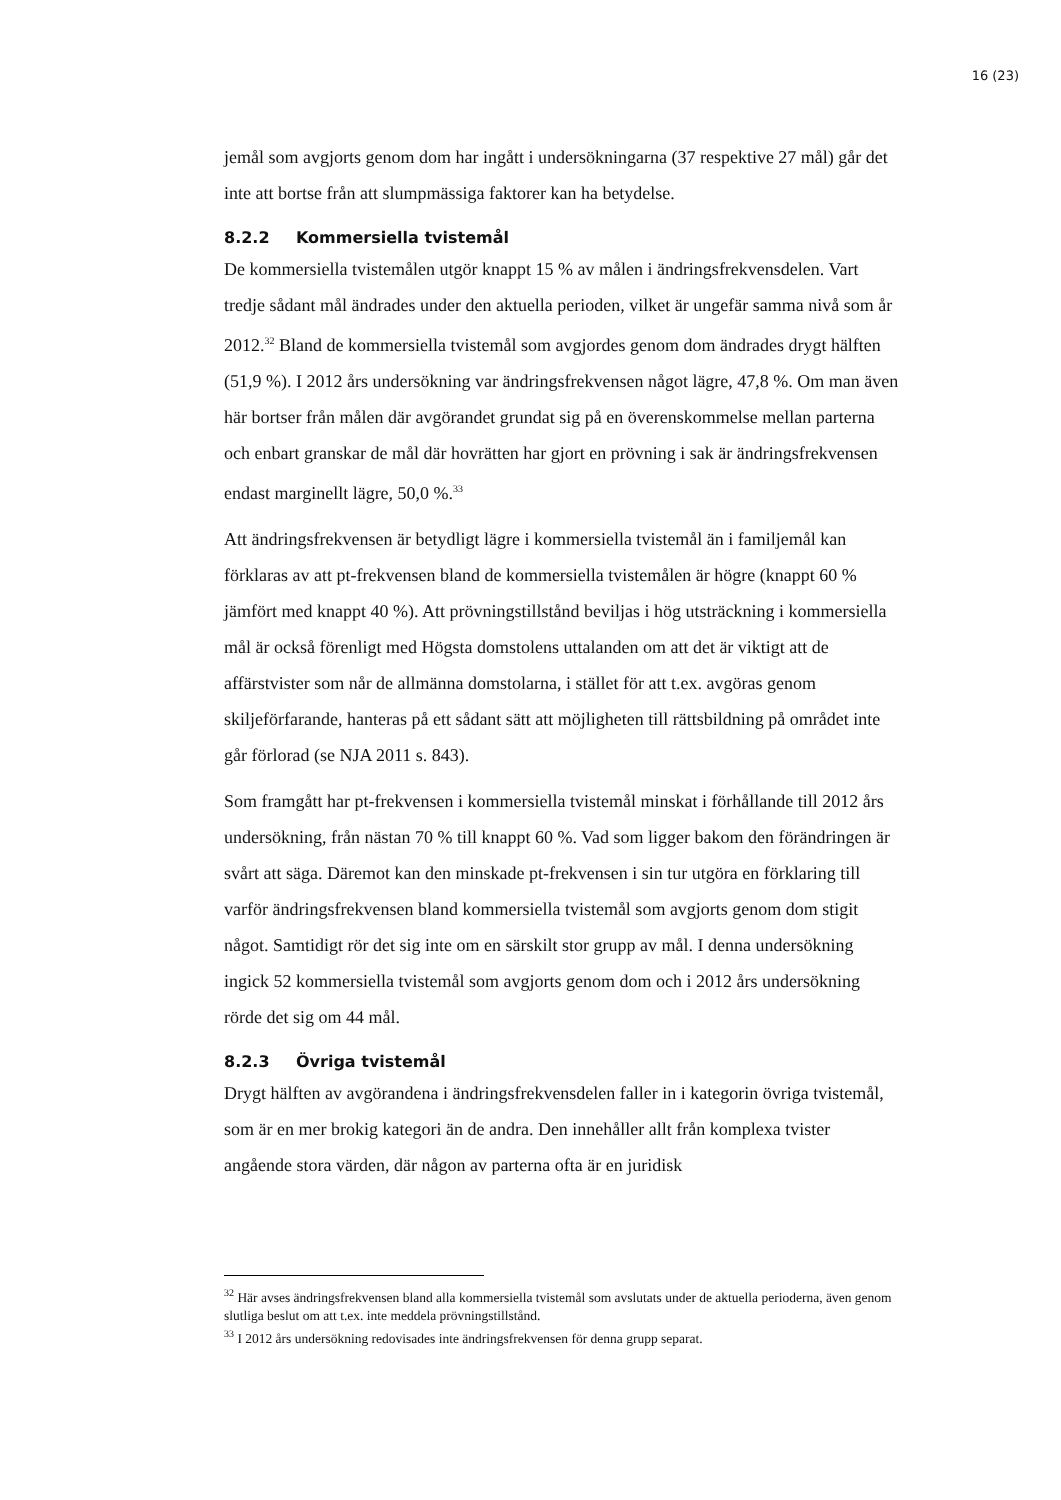16 (23)
jemål som avgjorts genom dom har ingått i undersökningarna (37 respektive 27 mål) går det inte att bortse från att slumpmässiga faktorer kan ha betydelse.
8.2.2 Kommersiella tvistemål
De kommersiella tvistemålen utgör knappt 15 % av målen i ändringsfrekvensdelen. Vart tredje sådant mål ändrades under den aktuella perioden, vilket är ungefär samma nivå som år 2012.<sup>32</sup> Bland de kommersiella tvistemål som avgjordes genom dom ändrades drygt hälften (51,9 %). I 2012 års undersökning var ändringsfrekvensen något lägre, 47,8 %. Om man även här bortser från målen där avgörandet grundat sig på en överenskommelse mellan parterna och enbart granskar de mål där hovrätten har gjort en prövning i sak är ändringsfrekvensen endast marginellt lägre, 50,0 %.<sup>33</sup>
Att ändringsfrekvensen är betydligt lägre i kommersiella tvistemål än i familjemål kan förklaras av att pt-frekvensen bland de kommersiella tvistemålen är högre (knappt 60 % jämfört med knappt 40 %). Att prövningstillstånd beviljas i hög utsträckning i kommersiella mål är också förenligt med Högsta domstolens uttalanden om att det är viktigt att de affärstvister som når de allmänna domstolarna, i stället för att t.ex. avgöras genom skiljeförfarande, hanteras på ett sådant sätt att möjligheten till rättsbildning på området inte går förlorad (se NJA 2011 s. 843).
Som framgått har pt-frekvensen i kommersiella tvistemål minskat i förhållande till 2012 års undersökning, från nästan 70 % till knappt 60 %. Vad som ligger bakom den förändringen är svårt att säga. Däremot kan den minskade pt-frekvensen i sin tur utgöra en förklaring till varför ändringsfrekvensen bland kommersiella tvistemål som avgjorts genom dom stigit något. Samtidigt rör det sig inte om en särskilt stor grupp av mål. I denna undersökning ingick 52 kommersiella tvistemål som avgjorts genom dom och i 2012 års undersökning rörde det sig om 44 mål.
8.2.3 Övriga tvistemål
Drygt hälften av avgörandena i ändringsfrekvensdelen faller in i kategorin övriga tvistemål, som är en mer brokig kategori än de andra. Den innehåller allt från komplexa tvister angående stora värden, där någon av parterna ofta är en juridisk
<sup>32</sup> Här avses ändringsfrekvensen bland alla kommersiella tvistemål som avslutats under de aktuella perioderna, även genom slutliga beslut om att t.ex. inte meddela prövningstillstånd.
<sup>33</sup> I 2012 års undersökning redovisades inte ändringsfrekvensen för denna grupp separat.